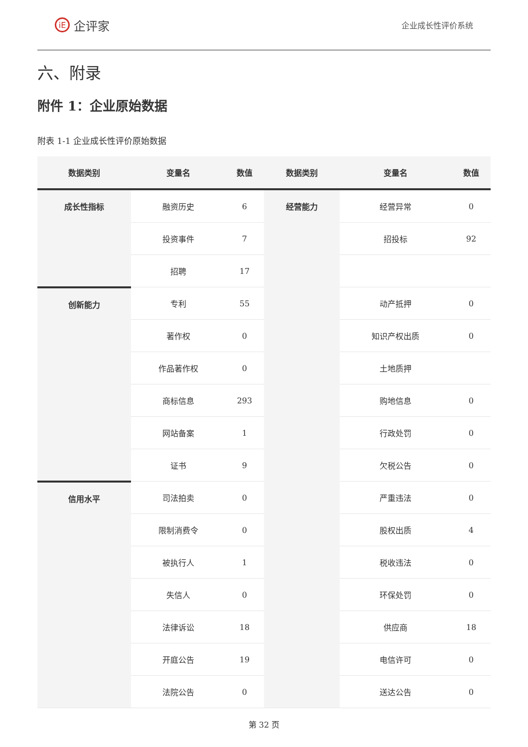iE 企评家
企业成长性评价系统
六、附录
附件 1：企业原始数据
附表 1-1 企业成长性评价原始数据
| 数据类别 | 变量名 | 数值 | 数据类别 | 变量名 | 数值 |
| --- | --- | --- | --- | --- | --- |
| 成长性指标 | 融资历史 | 6 | 经营能力 | 经营异常 | 0 |
| | 投资事件 | 7 | | 招投标 | 92 |
| | 招聘 | 17 | | | |
| 创新能力 | 专利 | 55 | | 动产抵押 | 0 |
| | 著作权 | 0 | | 知识产权出质 | 0 |
| | 作品著作权 | 0 | | 土地质押 | |
| | 商标信息 | 293 | | 购地信息 | 0 |
| | 网站备案 | 1 | | 行政处罚 | 0 |
| | 证书 | 9 | | 欠税公告 | 0 |
| 信用水平 | 司法拍卖 | 0 | | 严重违法 | 0 |
| | 限制消费令 | 0 | | 股权出质 | 4 |
| | 被执行人 | 1 | | 税收违法 | 0 |
| | 失信人 | 0 | | 环保处罚 | 0 |
| | 法律诉讼 | 18 | | 供应商 | 18 |
| | 开庭公告 | 19 | | 电信许可 | 0 |
| | 法院公告 | 0 | | 送达公告 | 0 |
第 32 页